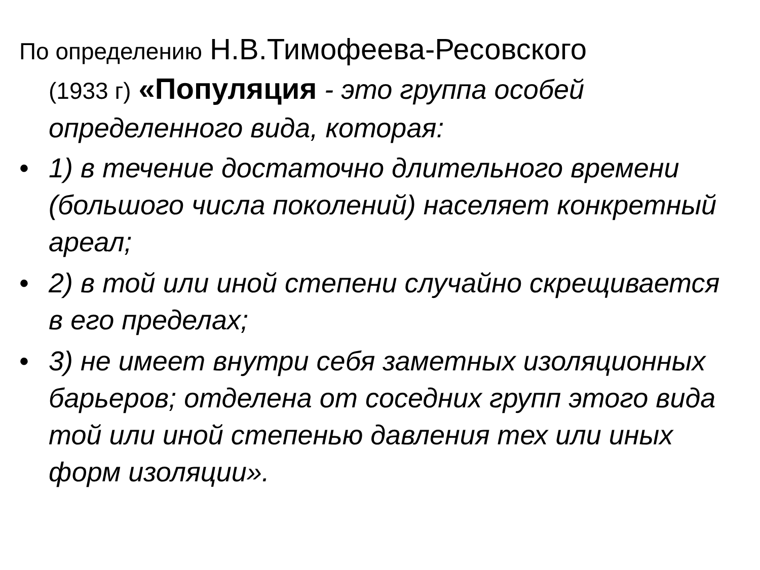По определению Н.В.Тимофеева-Ресовского
(1933 г) «Популяция - это группа особей определенного вида, которая:
• 1) в течение достаточно длительного времени (большого числа поколений) населяет конкретный ареал;
• 2) в той или иной степени случайно скрещивается в его пределах;
• 3) не имеет внутри себя заметных изоляционных барьеров; отделена от соседних групп этого вида той или иной степенью давления тех или иных форм изоляции».